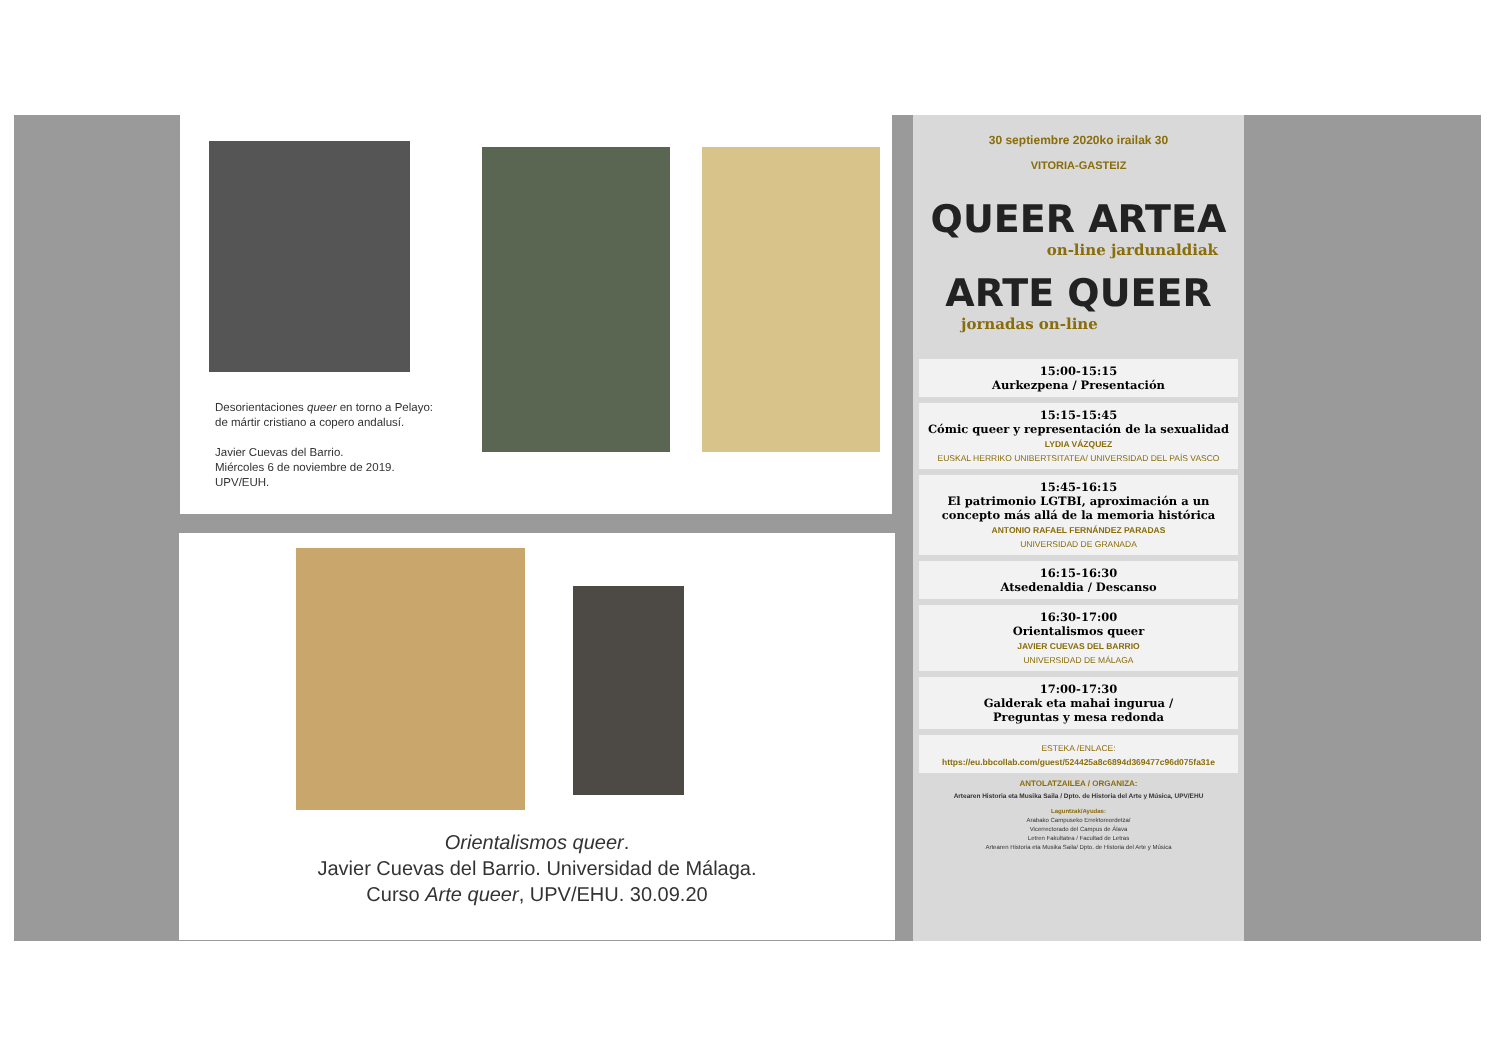Desorientaciones queer en torno a Pelayo:
de mártir cristiano a copero andalusí.
Javier Cuevas del Barrio.
Miércoles 6 de noviembre de 2019.
UPV/EUH.
Orientalismos queer.
Javier Cuevas del Barrio. Universidad de Málaga.
Curso Arte queer, UPV/EHU. 30.09.20
30 septiembre 2020ko irailak 30
VITORIA-GASTEIZ
QUEER ARTEA
on-line jardunaldiak
ARTE QUEER
jornadas on-line
15:00-15:15
Aurkezpena / Presentación
15:15-15:45
Cómic queer y representación de la sexualidad
LYDIA VÁZQUEZ
EUSKAL HERRIKO UNIBERTSITATEA/ UNIVERSIDAD DEL PAÍS VASCO
15:45-16:15
El patrimonio LGTBI, aproximación a un concepto más allá de la memoria histórica
ANTONIO RAFAEL FERNÁNDEZ PARADAS
UNIVERSIDAD DE GRANADA
16:15-16:30
Atsedenaldia / Descanso
16:30-17:00
Orientalismos queer
JAVIER CUEVAS DEL BARRIO
UNIVERSIDAD DE MÁLAGA
17:00-17:30
Galderak eta mahai ingurua /
Preguntas y mesa redonda
ESTEKA /ENLACE:
https://eu.bbcollab.com/guest/524425a8c6894d369477c96d075fa31e
ANTOLATZAILEA / ORGANIZA:
Artearen Historia eta Musika Saila / Dpto. de Historia del Arte y Música, UPV/EHU
Laguntzak/Ayudas:
Arabako Campuseko Errektoreordetza/
Vicerrectorado del Campus de Álava
Letren Fakultatea / Facultad de Letras
Artearen Historia eta Musika Saila/ Dpto. de Historia del Arte y Música